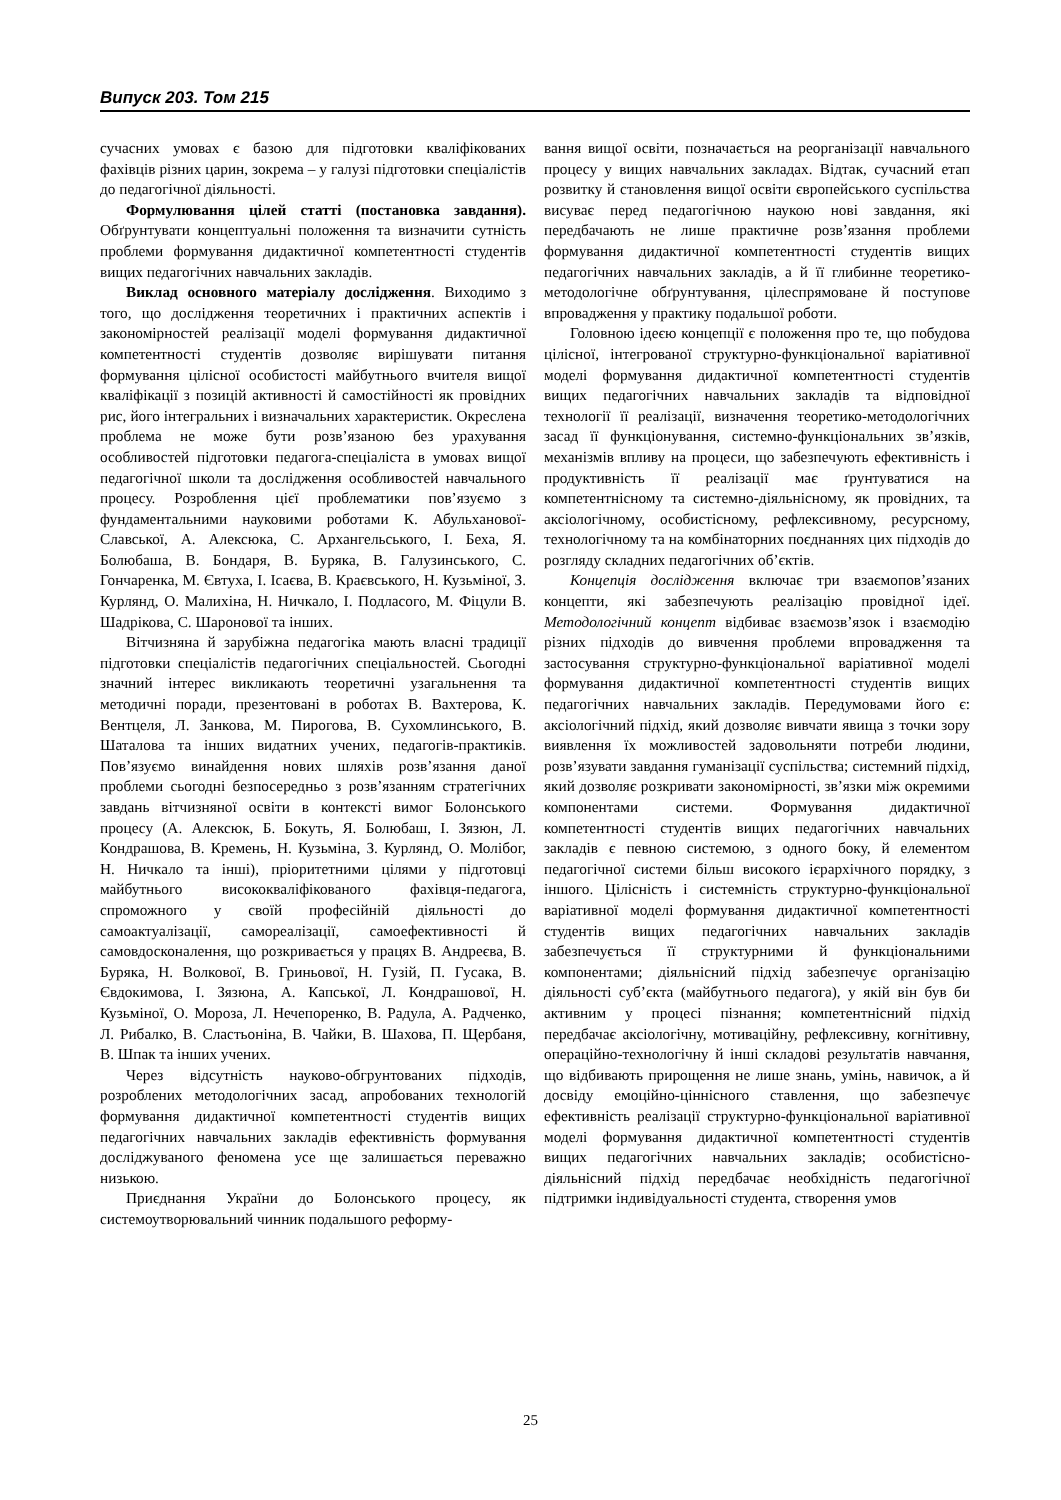Випуск 203. Том 215
сучасних умовах є базою для підготовки кваліфікованих фахівців різних царин, зокрема – у галузі підготовки спеціалістів до педагогічної діяльності.
Формулювання цілей статті (постановка завдання). Обґрунтувати концептуальні положення та визначити сутність проблеми формування дидактичної компетентності студентів вищих педагогічних навчальних закладів.
Виклад основного матеріалу дослідження. Виходимо з того, що дослідження теоретичних і практичних аспектів і закономірностей реалізації моделі формування дидактичної компетентності студентів дозволяє вирішувати питання формування цілісної особистості майбутнього вчителя вищої кваліфікації з позицій активності й самостійності як провідних рис, його інтегральних і визначальних характеристик. Окреслена проблема не може бути розв’язаною без урахування особливостей підготовки педагога-спеціаліста в умовах вищої педагогічної школи та дослідження особливостей навчального процесу. Розроблення цієї проблематики пов’язуємо з фундаментальними науковими роботами К. Абульханової-Славської, А. Алексюка, С. Архангельського, І. Беха, Я. Болюбаша, В. Бондаря, В. Буряка, В. Галузинського, С. Гончаренка, М. Євтуха, І. Ісаєва, В. Краєвського, Н. Кузьміної, З. Курлянд, О. Малихіна, Н. Ничкало, І. Подласого, М. Фіцули В. Шадрікова, С. Шаронової та інших.
Вітчизняна й зарубіжна педагогіка мають власні традиції підготовки спеціалістів педагогічних спеціальностей. Сьогодні значний інтерес викликають теоретичні узагальнення та методичні поради, презентовані в роботах В. Вахтерова, К. Вентцеля, Л. Занкова, М. Пирогова, В. Сухомлинського, В. Шаталова та інших видатних учених, педагогів-практиків. Пов’язуємо винайдення нових шляхів розв’язання даної проблеми сьогодні безпосередньо з розв’язанням стратегічних завдань вітчизняної освіти в контексті вимог Болонського процесу (А. Алексюк, Б. Бокуть, Я. Болюбаш, І. Зязюн, Л. Кондрашова, В. Кремень, Н. Кузьміна, З. Курлянд, О. Молібог, Н. Ничкало та інші), пріоритетними цілями у підготовці майбутнього висококваліфікованого фахівця-педагога, спроможного у своїй професійній діяльності до самоактуалізації, самореалізації, самоефективності й самовдосконалення, що розкривається у працях В. Андреєва, В. Буряка, Н. Волкової, В. Гриньової, Н. Гузій, П. Гусака, В. Євдокимова, І. Зязюна, А. Капської, Л. Кондрашової, Н. Кузьміної, О. Мороза, Л. Нечепоренко, В. Радула, А. Радченко, Л. Рибалко, В. Сластьоніна, В. Чайки, В. Шахова, П. Щербаня, В. Шпак та інших учених.
Через відсутність науково-обгрунтованих підходів, розроблених методологічних засад, апробованих технологій формування дидактичної компетентності студентів вищих педагогічних навчальних закладів ефективність формування досліджуваного феномена усе ще залишається переважно низькою.
Приєднання України до Болонського процесу, як системоутворювальний чинник подальшого реформу-
вання вищої освіти, позначається на реорганізації навчального процесу у вищих навчальних закладах. Відтак, сучасний етап розвитку й становлення вищої освіти європейського суспільства висуває перед педагогічною наукою нові завдання, які передбачають не лише практичне розв’язання проблеми формування дидактичної компетентності студентів вищих педагогічних навчальних закладів, а й її глибинне теоретико-методологічне обґрунтування, цілеспрямоване й поступове впровадження у практику подальшої роботи.
Головною ідеєю концепції є положення про те, що побудова цілісної, інтегрованої структурно-функціональної варіативної моделі формування дидактичної компетентності студентів вищих педагогічних навчальних закладів та відповідної технології її реалізації, визначення теоретико-методологічних засад її функціонування, системно-функціональних зв’язків, механізмів впливу на процеси, що забезпечують ефективність і продуктивність її реалізації має ґрунтуватися на компетентнісному та системно-діяльнісному, як провідних, та аксіологічному, особистісному, рефлексивному, ресурсному, технологічному та на комбінаторних поєднаннях цих підходів до розгляду складних педагогічних об’єктів.
Концепція дослідження включає три взаємопов’язаних концепти, які забезпечують реалізацію провідної ідеї. Методологічний концепт відбиває взаємозв’язок і взаємодію різних підходів до вивчення проблеми впровадження та застосування структурно-функціональної варіативної моделі формування дидактичної компетентності студентів вищих педагогічних навчальних закладів. Передумовами його є: аксіологічний підхід, який дозволяє вивчати явища з точки зору виявлення їх можливостей задовольняти потреби людини, розв’язувати завдання гуманізації суспільства; системний підхід, який дозволяє розкривати закономірності, зв’язки між окремими компонентами системи. Формування дидактичної компетентності студентів вищих педагогічних навчальних закладів є певною системою, з одного боку, й елементом педагогічної системи більш високого ієрархічного порядку, з іншого. Цілісність і системність структурно-функціональної варіативної моделі формування дидактичної компетентності студентів вищих педагогічних навчальних закладів забезпечується її структурними й функціональними компонентами; діяльнісний підхід забезпечує організацію діяльності суб’єкта (майбутнього педагога), у якій він був би активним у процесі пізнання; компетентнісний підхід передбачає аксіологічну, мотиваційну, рефлексивну, когнітивну, операційно-технологічну й інші складові результатів навчання, що відбивають прирощення не лише знань, умінь, навичок, а й досвіду емоційно-ціннісного ставлення, що забезпечує ефективність реалізації структурно-функціональної варіативної моделі формування дидактичної компетентності студентів вищих педагогічних навчальних закладів; особистісно-діяльнісний підхід передбачає необхідність педагогічної підтримки індивідуальності студента, створення умов
25